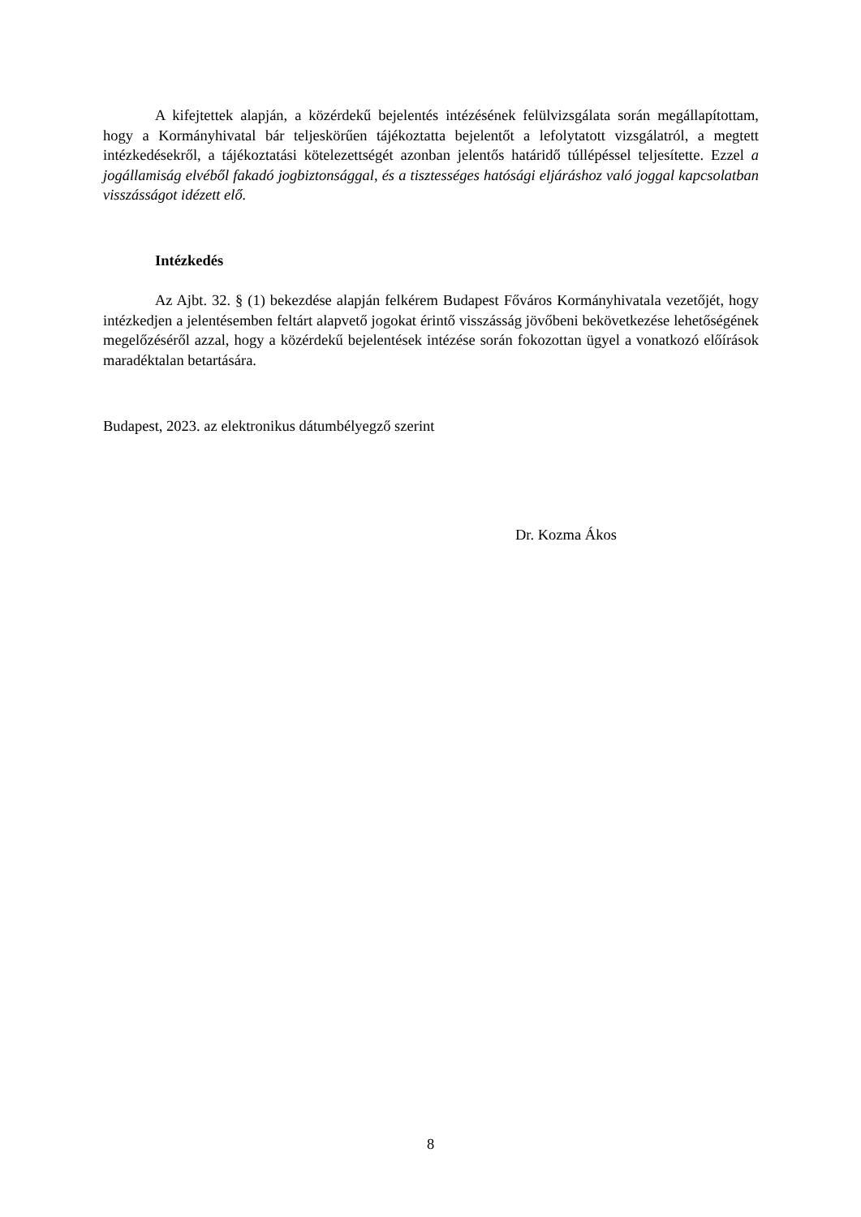A kifejtettek alapján, a közérdekű bejelentés intézésének felülvizsgálata során megállapítottam, hogy a Kormányhivatal bár teljeskörűen tájékoztatta bejelentőt a lefolytatott vizsgálatról, a megtett intézkedésekről, a tájékoztatási kötelezettségét azonban jelentős határidő túllépéssel teljesítette. Ezzel a jogállamiság elvéből fakadó jogbiztonsággal, és a tisztességes hatósági eljáráshoz való joggal kapcsolatban visszásságot idézett elő.
Intézkedés
Az Ajbt. 32. § (1) bekezdése alapján felkérem Budapest Főváros Kormányhivatala vezetőjét, hogy intézkedjen a jelentésemben feltárt alapvető jogokat érintő visszásság jövőbeni bekövetkezése lehetőségének megelőzéséről azzal, hogy a közérdekű bejelentések intézése során fokozottan ügyel a vonatkozó előírások maradéktalan betartására.
Budapest, 2023. az elektronikus dátumbélyegző szerint
Dr. Kozma Ákos
8